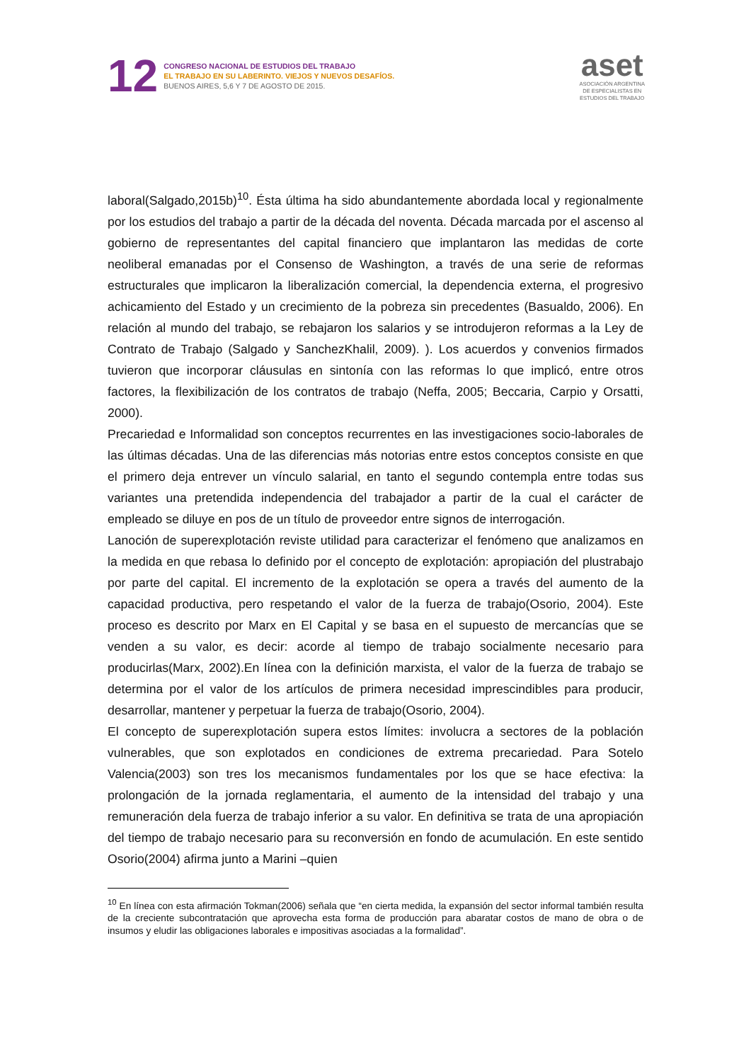12
CONGRESO NACIONAL DE ESTUDIOS DEL TRABAJO
EL TRABAJO EN SU LABERINTO. VIEJOS Y NUEVOS DESAFÍOS.
BUENOS AIRES, 5,6 Y 7 DE AGOSTO DE 2015.
aset
ASOCIACIÓN ARGENTINA
DE ESPECIALISTAS EN
ESTUDIOS DEL TRABAJO
laboral(Salgado,2015b)<sup>10</sup>. Ésta última ha sido abundantemente abordada local y regionalmente por los estudios del trabajo a partir de la década del noventa. Década marcada por el ascenso al gobierno de representantes del capital financiero que implantaron las medidas de corte neoliberal emanadas por el Consenso de Washington, a través de una serie de reformas estructurales que implicaron la liberalización comercial, la dependencia externa, el progresivo achicamiento del Estado y un crecimiento de la pobreza sin precedentes (Basualdo, 2006). En relación al mundo del trabajo, se rebajaron los salarios y se introdujeron reformas a la Ley de Contrato de Trabajo (Salgado y SanchezKhalil, 2009). ). Los acuerdos y convenios firmados tuvieron que incorporar cláusulas en sintonía con las reformas lo que implicó, entre otros factores, la flexibilización de los contratos de trabajo (Neffa, 2005; Beccaria, Carpio y Orsatti, 2000).
Precariedad e Informalidad son conceptos recurrentes en las investigaciones socio-laborales de las últimas décadas. Una de las diferencias más notorias entre estos conceptos consiste en que el primero deja entrever un vínculo salarial, en tanto el segundo contempla entre todas sus variantes una pretendida independencia del trabajador a partir de la cual el carácter de empleado se diluye en pos de un título de proveedor entre signos de interrogación.
Lanoción de superexplotación reviste utilidad para caracterizar el fenómeno que analizamos en la medida en que rebasa lo definido por el concepto de explotación: apropiación del plustrabajo por parte del capital. El incremento de la explotación se opera a través del aumento de la capacidad productiva, pero respetando el valor de la fuerza de trabajo(Osorio, 2004). Este proceso es descrito por Marx en El Capital y se basa en el supuesto de mercancías que se venden a su valor, es decir: acorde al tiempo de trabajo socialmente necesario para producirlas(Marx, 2002).En línea con la definición marxista, el valor de la fuerza de trabajo se determina por el valor de los artículos de primera necesidad imprescindibles para producir, desarrollar, mantener y perpetuar la fuerza de trabajo(Osorio, 2004).
El concepto de superexplotación supera estos límites: involucra a sectores de la población vulnerables, que son explotados en condiciones de extrema precariedad. Para Sotelo Valencia(2003) son tres los mecanismos fundamentales por los que se hace efectiva: la prolongación de la jornada reglamentaria, el aumento de la intensidad del trabajo y una remuneración dela fuerza de trabajo inferior a su valor. En definitiva se trata de una apropiación del tiempo de trabajo necesario para su reconversión en fondo de acumulación. En este sentido Osorio(2004) afirma junto a Marini –quien
<sup>10</sup> En línea con esta afirmación Tokman(2006) señala que “en cierta medida, la expansión del sector informal también resulta de la creciente subcontratación que aprovecha esta forma de producción para abaratar costos de mano de obra o de insumos y eludir las obligaciones laborales e impositivas asociadas a la formalidad”.